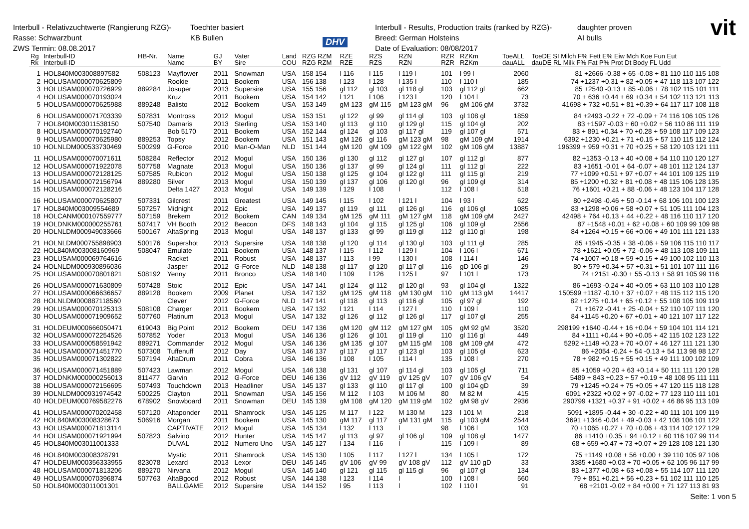Interbull - Relativzuchtwerte (Rangierung RZG)-
Rasse: Schwarzbunt
ZWS Termin: 08.08.2017
Toechter basiert
KB Bullen
DHV
Interbull - Results, Production traits (ranked by RZG)-
Breed: German Holsteins
Date of Evaluation: 08/08/2017
daughter proven
AI bulls
vit
| Rg Rk | Interbull-ID Interbull-ID | HB-Nr. | Name Name | GJ BY | Vater Sire | Land COU | RZG RZM RZG RZM | RZE RZE | RZS RZS | RZN RZN | RZR RZR | RZKm RZKm | ToeALL dauALL | ToeDE SI Milch F% Fett E% Eiw Mch Koe Fun Eut dauDE RL Milk F% Fat P% Prot Dt Body FL Udd |
| --- | --- | --- | --- | --- | --- | --- | --- | --- | --- | --- | --- | --- | --- | --- |
| 1 | HOL840M003008897582 | 508123 | Mayflower | 2011 | Snowman | USA | 158 154 | l 116 | l 115 | l 119 l | 101 | l 99 l | 2060 | 81 +2666 -0.38 + 65 -0.08 + 81 110 110 115 108 |
| 2 | HOLUSAM000070625809 | | Rookie | 2011 | Bookem | USA | 156 138 | l 123 | l 128 | l 135 l | 110 | l 110 l | 185 | 74 +1237 +0.31 + 82 +0.05 + 47 118 113 107 122 |
| 3 | HOLUSAM000070726929 | 889284 | Josuper | 2013 | Supersire | USA | 155 156 | gl 112 | gl 103 | gl 118 gl | 103 | gl 112 gl | 662 | 85 +2540 -0.13 + 85 -0.06 + 78 102 115 101 111 |
| 4 | HOLUSAM000070193024 | | Kruz | 2011 | Bookem | USA | 154 142 | l 121 | l 106 | l 123 l | 120 | l 104 l | 73 | 70 + 636 +0.44 + 69 +0.34 + 54 102 113 121 113 |
| 5 | HOLUSAM000070625988 | 889248 | Balisto | 2012 | Bookem | USA | 153 149 | gM 123 | gM 115 | gM 123 gM | 96 | gM 106 gM | 3732 | 41698 + 732 +0.51 + 81 +0.39 + 64 117 117 108 118 |
| 6 | HOLUSAM000071703339 | 507831 | Montross | 2012 | Mogul | USA | 153 151 | gl 122 | gl 99 | gl 114 gl | 103 | gl 108 gl | 1859 | 84 +2493 -0.22 + 72 -0.09 + 74 116 106 105 126 |
| 7 | HOL840M003011538150 | 507540 | Damaris | 2013 | Sterling | USA | 153 140 | gl 113 | gl 110 | gl 129 gl | 115 | gl 104 gl | 202 | 83 +1597 -0.03 + 60 +0.02 + 56 110 86 111 119 |
| 8 | HOLUSAM000070192740 | | Bob 5170 | 2011 | Bookem | USA | 152 144 | gl 124 | gl 103 | gl 117 gl | 119 | gl 107 gl | 571 | 83 + 891 +0.34 + 70 +0.28 + 59 108 117 109 123 |
| 9 | HOLUSAM000070625980 | 889253 | Topsy | 2012 | Bookem | USA | 151 143 | gM 126 | gl 116 | gM 123 gM | 98 | gM 109 gM | 1914 | 6392 +1230 +0.21 + 71 +0.15 + 57 110 115 112 124 |
| 10 | HOLNLDM000533730469 | 500299 | G-Force | 2010 | Man-O-Man | NLD | 151 144 | gM 120 | gM 109 | gM 122 gM | 102 | gM 106 gM | 13887 | 196399 + 959 +0.31 + 70 +0.25 + 58 120 103 121 111 |
| 11 | HOLUSAM000070071611 | 508284 | Reflector | 2012 | Mogul | USA | 150 136 | gl 130 | gl 112 | gl 127 gl | 107 | gl 112 gl | 877 | 82 +1353 -0.13 + 40 +0.08 + 54 110 110 120 127 |
| 12 | HOLUSAM000071922078 | 507758 | Magnate | 2013 | Mogul | USA | 150 136 | gl 137 | gl 99 | gl 124 gl | 111 | gl 112 gl | 222 | 83 +1651 -0.01 + 64 -0.07 + 48 101 112 124 137 |
| 13 | HOLUSAM000072128125 | 507585 | Rubicon | 2012 | Mogul | USA | 150 138 | gl 125 | gl 104 | gl 122 gl | 111 | gl 115 gl | 219 | 77 +1099 +0.51 + 97 +0.07 + 44 101 109 125 119 |
| 14 | HOLUSAM000072156794 | 889280 | Silver | 2013 | Mogul | USA | 150 139 | gl 137 | gl 106 | gl 120 gl | 96 | gl 109 gl | 314 | 85 +1200 +0.32 + 81 +0.08 + 48 115 106 128 135 |
| 15 | HOLUSAM000072128216 | | Delta 1427 | 2013 | Mogul | USA | 149 139 | l 129 | l 108 | l | 112 | l 108 l | 518 | 76 +1601 +0.21 + 88 -0.06 + 48 123 104 117 128 |
| 16 | HOLUSAM000070625807 | 507331 | Gilcrest | 2011 | Greatest | USA | 149 145 | l 115 | l 102 | l 121 l | 104 | l 93 l | 622 | 80 +2498 -0.46 + 50 -0.14 + 68 106 101 100 123 |
| 17 | HOL840M003009554689 | 507257 | Midnight | 2012 | Epic | USA | 149 137 | gl 119 | gl 111 | gl 126 gl | 116 | gl 106 gl | 1085 | 83 +1298 +0.06 + 58 +0.07 + 51 105 111 104 123 |
| 18 | HOLCANM000107559777 | 507159 | Brekem | 2012 | Bookem | CAN | 149 134 | gM 125 | gM 111 | gM 127 gM | 118 | gM 109 gM | 2427 | 42498 + 764 +0.13 + 44 +0.22 + 48 116 110 117 120 |
| 19 | HOLDNKM000000255761 | 507417 | VH Booth | 2012 | Beacon | DFS | 148 143 | gl 104 | gl 115 | gl 125 gl | 106 | gl 109 gl | 2556 | 87 +1548 +0.01 + 62 +0.08 + 60 109 99 109 98 |
| 20 | HOLNLDM000949033666 | 500167 | AltaSpring | 2013 | Mogul | USA | 148 137 | gl 133 | gl 99 | gl 119 gl | 112 | gl 110 gl | 198 | 84 +1264 +0.15 + 66 +0.06 + 49 101 111 121 133 |
| 21 | HOLNLDM000755898903 | 500176 | Supershot | 2013 | Supersire | USA | 148 138 | gl 120 | gl 114 | gl 130 gl | 103 | gl 111 gl | 285 | 85 +1945 -0.35 + 38 -0.06 + 59 106 115 110 117 |
| 22 | HOL840M003008160969 | 508047 | Emulate | 2011 | Bookem | USA | 148 137 | l 115 | l 112 | l 129 l | 104 | l 106 l | 671 | 78 +1621 +0.05 + 72 -0.06 + 48 113 108 109 111 |
| 23 | HOLUSAM000069764616 | | Racket | 2011 | Robust | USA | 148 137 | l 113 | l 99 | l 130 l | 108 | l 114 l | 146 | 74 +1007 +0.18 + 59 +0.15 + 49 100 102 110 113 |
| 24 | HOLNLDM000930896036 | | Jasper | 2012 | G-Force | NLD | 148 138 | gl 117 | gl 120 | gl 117 gl | 116 | gD 106 gl | 29 | 80 + 579 +0.34 + 57 +0.31 + 51 101 107 111 116 |
| 25 | HOLUSAM000070801821 | 508192 | Yenny | 2011 | Bronco | USA | 148 140 | l 109 | l 126 | l 125 l | 97 | l 101 l | 173 | 74 +2151 -0.30 + 55 -0.13 + 58 91 105 99 116 |
| 26 | HOLUSAM000071630809 | 507428 | Stoic | 2012 | Epic | USA | 147 141 | gl 124 | gl 112 | gl 120 gl | 93 | gl 104 gl | 1322 | 86 +1693 -0.24 + 40 +0.05 + 63 110 103 110 128 |
| 27 | HOLUSAM000066636657 | 889128 | Bookem | 2009 | Planet | USA | 147 132 | gM 125 | gM 118 | gM 130 gM | 110 | gM 113 gM | 14417 | 150599 +1187 -0.10 + 37 +0.07 + 48 115 112 115 120 |
| 28 | HOLNLDM000887118560 | | Clever | 2012 | G-Force | NLD | 147 141 | gl 118 | gl 113 | gl 116 gl | 105 | gl 97 gl | 192 | 82 +1275 +0.14 + 65 +0.12 + 55 108 105 109 119 |
| 29 | HOLUSAM000070125313 | 508108 | Charger | 2011 | Bookem | USA | 147 132 | l 121 | l 114 | l 127 l | 110 | l 109 l | 110 | 71 +1672 -0.41 + 25 -0.04 + 52 110 107 111 120 |
| 30 | HOLUSAM000071909652 | 507760 | Platinum | 2013 | Mogul | USA | 147 132 | gl 126 | gl 112 | gl 126 gl | 117 | gl 107 gl | 255 | 84 +1145 +0.20 + 67 +0.01 + 40 121 107 117 122 |
| 31 | HOLDEUM000666050471 | 619043 | Big Point | 2012 | Bookem | DEU | 147 136 | gM 120 | gM 112 | gM 127 gM | 105 | gM 92 gM | 3520 | 298199 +1640 -0.44 + 16 +0.04 + 59 104 101 114 121 |
| 32 | HOLUSAM000072254526 | 507852 | Yoder | 2013 | Mogul | USA | 146 136 | gl 126 | gl 101 | gl 119 gl | 110 | gl 116 gl | 449 | 84 +1111 +0.44 + 90 +0.05 + 42 115 102 123 122 |
| 33 | HOLUSAM000058591942 | 889271 | Commander | 2012 | Mogul | USA | 146 136 | gM 135 | gl 107 | gM 115 gM | 108 | gM 109 gM | 472 | 5292 +1149 +0.23 + 70 +0.07 + 46 127 111 121 130 |
| 34 | HOLUSAM000071451770 | 507308 | Tuffenuff | 2012 | Day | USA | 146 137 | gl 117 | gl 117 | gl 123 gl | 103 | gl 105 gl | 623 | 86 +2054 -0.24 + 54 -0.13 + 54 113 98 98 127 |
| 35 | HOLUSAM000071302822 | 507194 | AltaDrum | 2011 | Cobra | USA | 146 136 | l 108 | l 105 | l 114 l | 135 | l 108 l | 270 | 78 + 982 +0.15 + 55 +0.15 + 49 111 100 102 109 |
| 36 | HOLUSAM000071451889 | 507423 | Lawman | 2012 | Mogul | USA | 146 138 | gl 131 | gl 107 | gl 114 gl | 103 | gl 105 gl | 711 | 85 +1059 +0.20 + 63 +0.14 + 50 111 111 120 128 |
| 37 | HOLDNKM000000256013 | 811477 | Garvin | 2012 | G-Force | DEU | 146 136 | gV 112 | gV 119 | gV 125 gV | 107 | gV 106 gV | 54 | 5489 + 843 +0.23 + 57 +0.19 + 48 108 95 111 111 |
| 38 | HOLUSAM000072156695 | 507493 | Touchdown | 2013 | Headliner | USA | 145 137 | gl 133 | gl 110 | gl 117 gl | 100 | gl 104 gD | 39 | 79 +1245 +0.24 + 75 +0.05 + 47 120 115 118 128 |
| 39 | HOLNLDM000931974542 | 500225 | Clayton | 2011 | Snowman | USA | 145 156 | M 112 | l 103 | M 106 M | 80 | M 82 M | 415 | 6091 +2322 +0.02 + 97 -0.02 + 77 123 110 111 101 |
| 40 | HOLDEUM000769582276 | 678902 | Snowboard | 2011 | Snowman | DEU | 145 139 | gM 108 | gM 120 | gM 119 gM | 102 | gM 98 gV | 2936 | 290799 +1321 +0.37 + 91 +0.02 + 46 86 95 113 109 |
| 41 | HOLUSAM000070202458 | 507120 | Altaponder | 2011 | Shamrock | USA | 145 125 | M 117 | l 122 | M 130 M | 123 | l 101 M | 218 | 5091 +1895 -0.44 + 30 -0.22 + 40 111 101 109 119 |
| 42 | HOL840M003008328673 | 506916 | Morgan | 2011 | Bookem | USA | 145 130 | gM 117 | gl 117 | gM 131 gM | 115 | gl 103 gM | 2544 | 3691 +1346 -0.04 + 49 -0.03 + 42 108 106 101 122 |
| 43 | HOLUSAM000071813114 | | CAPTIVATE | 2012 | Mogul | USA | 145 134 | l 132 | l 113 | l | 98 | l 106 l | 103 | 70 +1065 +0.27 + 70 +0.06 + 43 114 102 127 129 |
| 44 | HOLUSAM000071921994 | 507823 | Salvino | 2012 | Hunter | USA | 145 147 | gl 113 | gl 97 | gl 106 gl | 109 | gl 108 gl | 1477 | 86 +1410 +0.35 + 94 +0.12 + 60 116 107 99 114 |
| 45 | HOL840M003011001333 | | DUVAL | 2012 | Numero Uno | USA | 145 127 | l 134 | l 116 | l | 115 | l 109 l | 89 | 68 + 659 +0.47 + 73 +0.07 + 29 128 108 121 130 |
| 46 | HOL840M003008328791 | | Mystic | 2011 | Shamrock | USA | 145 130 | l 105 | l 117 | l 127 l | 134 | l 105 l | 172 | 75 +1149 +0.08 + 56 +0.00 + 39 110 105 97 106 |
| 47 | HOLDEUM000356333955 | 823078 | Lexard | 2013 | Lexor | DEU | 145 145 | gV 106 | gV 99 | gV 108 gV | 112 | gV 110 gD | 33 | 3385 +1680 +0.03 + 70 +0.05 + 62 105 96 117 99 |
| 48 | HOLUSAM000071813206 | 889270 | Nirvana | 2012 | Mogul | USA | 145 140 | gl 121 | gl 115 | gl 115 gl | 96 | gl 107 gl | 134 | 83 +1377 +0.08 + 63 +0.08 + 55 114 107 111 120 |
| 49 | HOLUSAM000070396874 | 507763 | AltaBgood | 2012 | Robust | USA | 144 138 | l 123 | l 114 | l | 100 | l 108 l | 560 | 79 + 851 +0.21 + 56 +0.23 + 51 102 111 110 125 |
| 50 | HOL840M003011001301 | | BALLGAME | 2012 | Supersire | USA | 144 152 | l 95 | l 113 | l | 102 | l 110 l | 91 | 68 +2101 -0.02 + 84 +0.00 + 71 127 113 81 93 |
Seite: 1 von 5